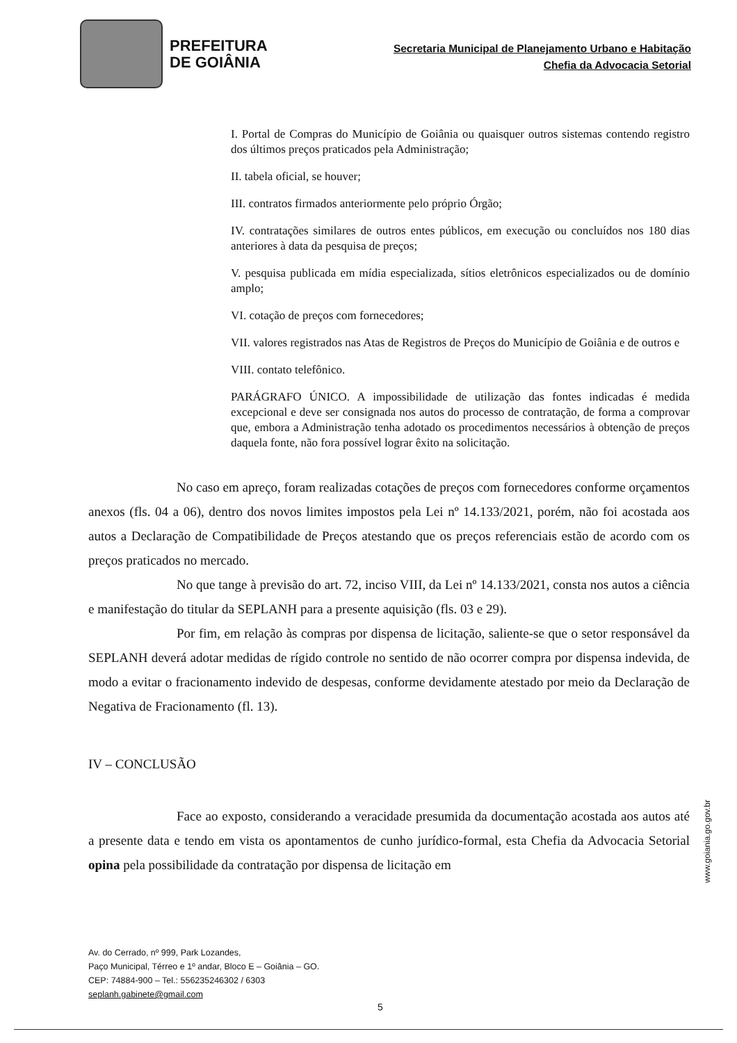PREFEITURA
DE GOIÂNIA
Secretaria Municipal de Planejamento Urbano e Habitação
Chefia da Advocacia Setorial
I. Portal de Compras do Município de Goiânia ou quaisquer outros sistemas contendo registro dos últimos preços praticados pela Administração;
II. tabela oficial, se houver;
III. contratos firmados anteriormente pelo próprio Órgão;
IV. contratações similares de outros entes públicos, em execução ou concluídos nos 180 dias anteriores à data da pesquisa de preços;
V. pesquisa publicada em mídia especializada, sítios eletrônicos especializados ou de domínio amplo;
VI. cotação de preços com fornecedores;
VII. valores registrados nas Atas de Registros de Preços do Município de Goiânia e de outros e
VIII. contato telefônico.
PARÁGRAFO ÚNICO. A impossibilidade de utilização das fontes indicadas é medida excepcional e deve ser consignada nos autos do processo de contratação, de forma a comprovar que, embora a Administração tenha adotado os procedimentos necessários à obtenção de preços daquela fonte, não fora possível lograr êxito na solicitação.
No caso em apreço, foram realizadas cotações de preços com fornecedores conforme orçamentos anexos (fls. 04 a 06), dentro dos novos limites impostos pela Lei nº 14.133/2021, porém, não foi acostada aos autos a Declaração de Compatibilidade de Preços atestando que os preços referenciais estão de acordo com os preços praticados no mercado.
No que tange à previsão do art. 72, inciso VIII, da Lei nº 14.133/2021, consta nos autos a ciência e manifestação do titular da SEPLANH para a presente aquisição (fls. 03 e 29).
Por fim, em relação às compras por dispensa de licitação, saliente-se que o setor responsável da SEPLANH deverá adotar medidas de rígido controle no sentido de não ocorrer compra por dispensa indevida, de modo a evitar o fracionamento indevido de despesas, conforme devidamente atestado por meio da Declaração de Negativa de Fracionamento (fl. 13).
IV – CONCLUSÃO
Face ao exposto, considerando a veracidade presumida da documentação acostada aos autos até a presente data e tendo em vista os apontamentos de cunho jurídico-formal, esta Chefia da Advocacia Setorial opina pela possibilidade da contratação por dispensa de licitação em
www.goiania.go.gov.br
Av. do Cerrado, nº 999, Park Lozandes,
Paço Municipal, Térreo e 1º andar, Bloco E – Goiânia – GO.
CEP: 74884-900 – Tel.: 556235246302 / 6303
seplanh.gabinete@gmail.com
5